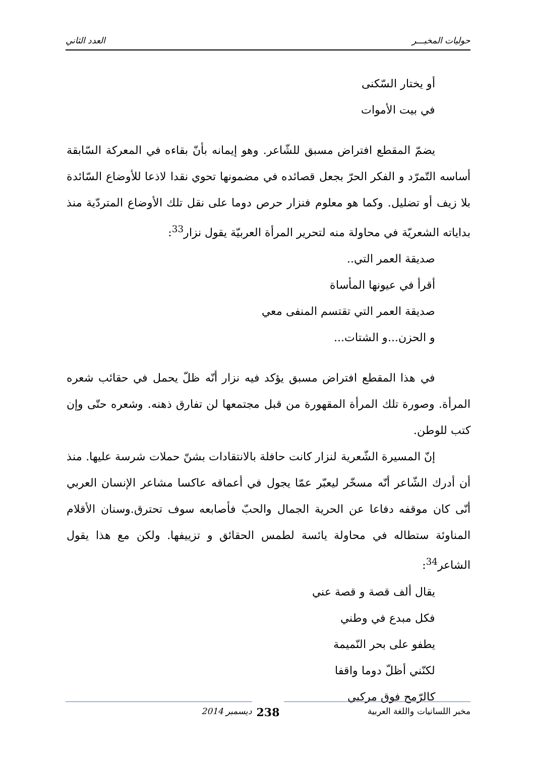حوليات المخبـــر العدد الثاني
أو يختار السّكنى
في بيت الأموات
يضمّ المقطع افتراض مسبق للشّاعر. وهو إيمانه بأنّ بقاءه في المعركة السّابقة أساسه التّمرّد و الفكر الحرّ بجعل قصائده في مضمونها تحوي نقدا لاذعا للأوضاع السّائدة بلا زيف أو تضليل. وكما هو معلوم فنزار حرص دوما على نقل تلك الأوضاع المتردّية منذ بداياته الشعريّة في محاولة منه لتحرير المرأة العربيّة يقول نزار<sup>33</sup>:
صديقة العمر التي..
أقرأ في عيونها المأساة
صديقة العمر التي تقتسم المنفى معي
و الحزن...و الشتات...
في هذا المقطع افتراض مسبق يؤكد فيه نزار أنّه ظلّ يحمل في حقائب شعره المرأة. وصورة تلك المرأة المقهورة من قبل مجتمعها لن تفارق ذهنه. وشعره حتّى وإن كتب للوطن.
إنّ المسيرة الشّعرية لنزار كانت حافلة بالانتقادات بشنّ حملات شرسة عليها. منذ أن أدرك الشّاعر أنّه مسخّر ليعبّر عمّا يجول في أعماقه عاكسا مشاعر الإنسان العربي أنّى كان موقفه دفاعا عن الحرية الجمال والحبّ فأصابعه سوف تحترق.وسنان الأقلام المناوئة ستطاله في محاولة يائسة لطمس الحقائق و تزييفها. ولكن مع هذا يقول الشاعر<sup>34</sup>:
يقال ألف قصة و قصة عني
فكل مبدع في وطني
يطفو على بحر النّميمة
لكنّني أظلّ دوما واقفا
كالرّمح فوق مركبي
مخبر اللسانيات واللغة العربية
238
ديسمبر 2014